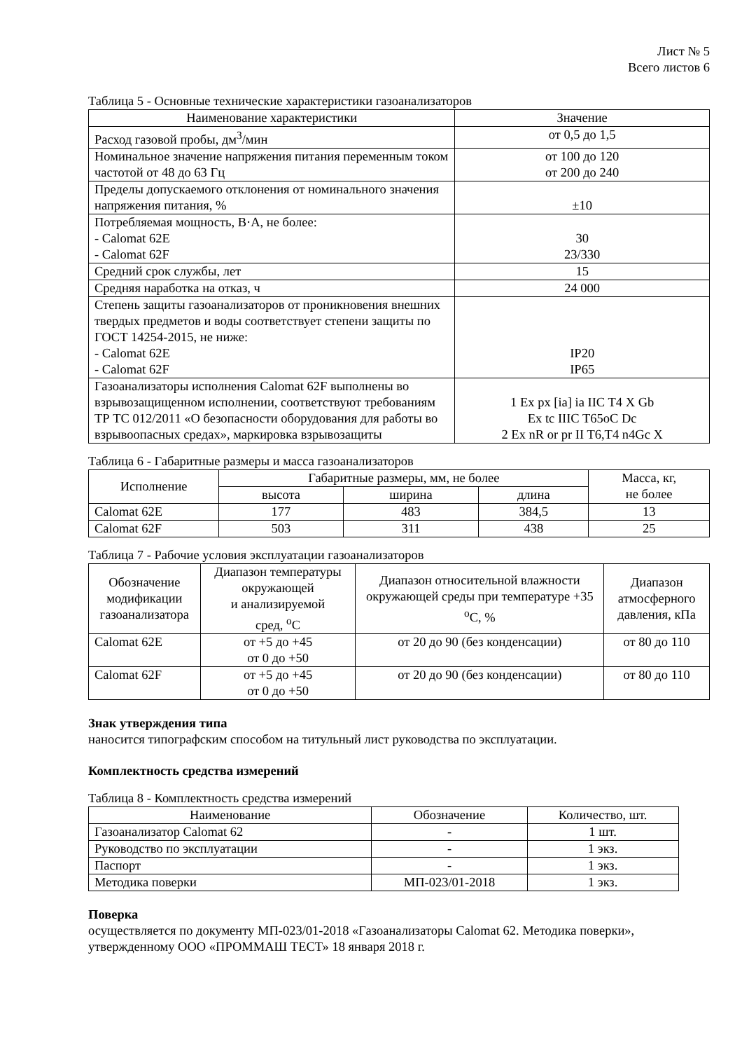Лист № 5
Всего листов 6
Таблица 5 - Основные технические характеристики газоанализаторов
| Наименование характеристики | Значение |
| --- | --- |
| Расход газовой пробы, дм<sup>3</sup>/мин | от 0,5 до 1,5 |
| Номинальное значение напряжения питания переменным током частотой от 48 до 63 Гц | от 100 до 120 от 200 до 240 |
| Пределы допускаемого отклонения от номинального значения напряжения питания, % | ±10 |
| Потребляемая мощность, В·А, не более: - Calomat 62E - Calomat 62F | 30 23/330 |
| Средний срок службы, лет | 15 |
| Средняя наработка на отказ, ч | 24 000 |
| Степень защиты газоанализаторов от проникновения внешних твердых предметов и воды соответствует степени защиты по ГОСТ 14254-2015, не ниже: - Calomat 62E - Calomat 62F | IP20 IP65 |
| Газоанализаторы исполнения Calomat 62F выполнены во взрывозащищенном исполнении, соответствуют требованиям ТР ТС 012/2011 «О безопасности оборудования для работы во взрывоопасных средах», маркировка взрывозащиты | 1 Ex px [ia] ia IIC T4 X Gb Ex tc IIIC T65oC Dc 2 Ex nR or pr II T6,T4 n4Gc X |
Таблица 6 - Габаритные размеры и масса газоанализаторов
| Исполнение | Габаритные размеры, мм, не более | | | Масса, кг, не более |
| --- | --- | --- | --- | --- |
| | высота | ширина | длина | |
| Calomat 62E | 177 | 483 | 384,5 | 13 |
| Calomat 62F | 503 | 311 | 438 | 25 |
Таблица 7 - Рабочие условия эксплуатации газоанализаторов
| Обозначение модификации газоанализатора | Диапазон температуры окружающей и анализируемой сред, <sup>o</sup>C | Диапазон относительной влажности окружающей среды при температуре +35 <sup>o</sup>C, % | Диапазон атмосферного давления, кПа |
| --- | --- | --- | --- |
| Calomat 62E | от +5 до +45 от 0 до +50 | от 20 до 90 (без конденсации) | от 80 до 110 |
| Calomat 62F | от +5 до +45 от 0 до +50 | от 20 до 90 (без конденсации) | от 80 до 110 |
Знак утверждения типа
наносится типографским способом на титульный лист руководства по эксплуатации.
Комплектность средства измерений
Таблица 8 - Комплектность средства измерений
| Наименование | Обозначение | Количество, шт. |
| --- | --- | --- |
| Газоанализатор Calomat 62 | - | 1 шт. |
| Руководство по эксплуатации | - | 1 экз. |
| Паспорт | - | 1 экз. |
| Методика поверки | МП-023/01-2018 | 1 экз. |
Поверка
осуществляется по документу МП-023/01-2018 «Газоанализаторы Calomat 62. Методика поверки», утвержденному ООО «ПРОММАШ ТЕСТ» 18 января 2018 г.